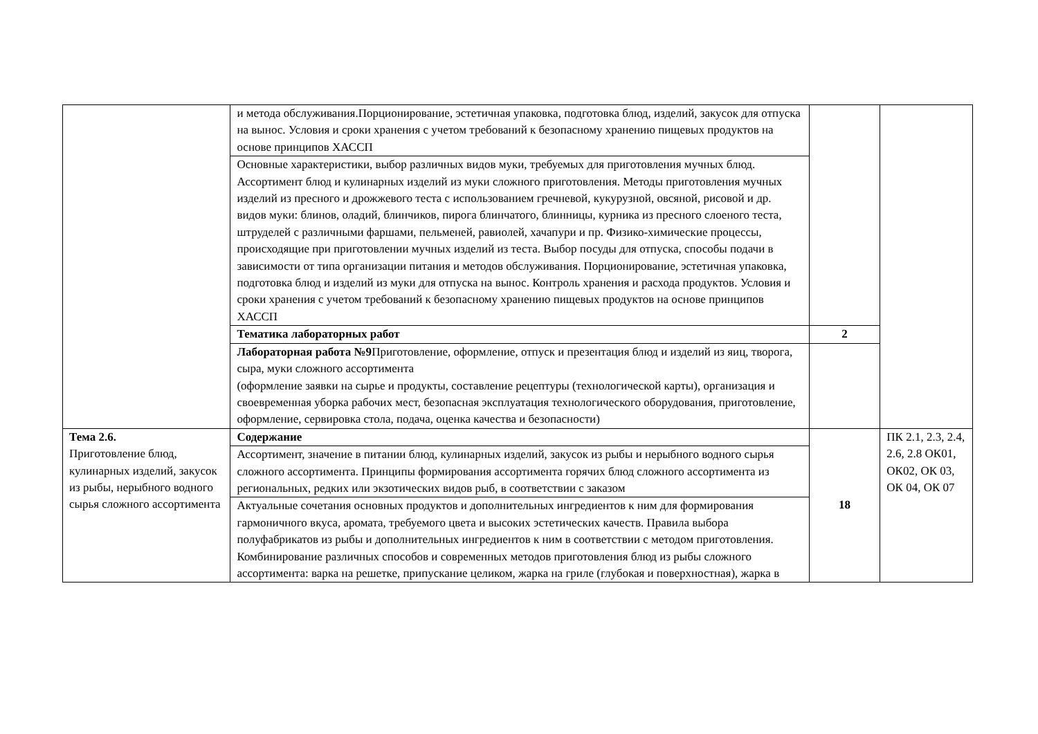| | и метода обслуживания.Порционирование, эстетичная упаковка, подготовка блюд, изделий, закусок для отпуска на вынос. Условия и сроки хранения с учетом требований к безопасному хранению пищевых продуктов на основе принципов ХАССП | | |
| | Основные характеристики, выбор различных видов муки, требуемых для приготовления мучных блюд. Ассортимент блюд и кулинарных изделий из муки сложного приготовления. Методы приготовления мучных изделий из пресного и дрожжевого теста с использованием гречневой, кукурузной, овсяной, рисовой и др. видов муки: блинов, оладий, блинчиков, пирога блинчатого, блинницы, курника из пресного слоеного теста, штруделей с различными фаршами, пельменей, равиолей, хачапури и пр. Физико-химические процессы, происходящие при приготовлении мучных изделий из теста. Выбор посуды для отпуска, способы подачи в зависимости от типа организации питания и методов обслуживания. Порционирование, эстетичная упаковка, подготовка блюд и изделий из муки для отпуска на вынос. Контроль хранения и расхода продуктов. Условия и сроки хранения с учетом требований к безопасному хранению пищевых продуктов на основе принципов ХАССП | | |
| | Тематика лабораторных работ | 2 | |
| | Лабораторная работа №9 Приготовление, оформление, отпуск и презентация блюд и изделий из яиц, творога, сыра, муки сложного ассортимента (оформление заявки на сырье и продукты, составление рецептуры (технологической карты), организация и своевременная уборка рабочих мест, безопасная эксплуатация технологического оборудования, приготовление, оформление, сервировка стола, подача, оценка качества и безопасности) | | |
| Тема 2.6. Приготовление блюд, кулинарных изделий, закусок из рыбы, нерыбного водного сырья сложного ассортимента | Содержание | 18 | ПК 2.1, 2.3, 2.4, 2.6, 2.8 ОК01, ОК02, ОК 03, ОК 04, ОК 07 |
| | Ассортимент, значение в питании блюд, кулинарных изделий, закусок из рыбы и нерыбного водного сырья сложного ассортимента. Принципы формирования ассортимента горячих блюд сложного ассортимента из региональных, редких или экзотических видов рыб, в соответствии с заказом | | |
| | Актуальные сочетания основных продуктов и дополнительных ингредиентов к ним для формирования гармоничного вкуса, аромата, требуемого цвета и высоких эстетических качеств. Правила выбора полуфабрикатов из рыбы и дополнительных ингредиентов к ним в соответствии с методом приготовления. Комбинирование различных способов и современных методов приготовления блюд из рыбы сложного ассортимента: варка на решетке, припускание целиком, жарка на гриле (глубокая и поверхностная), жарка в | | |